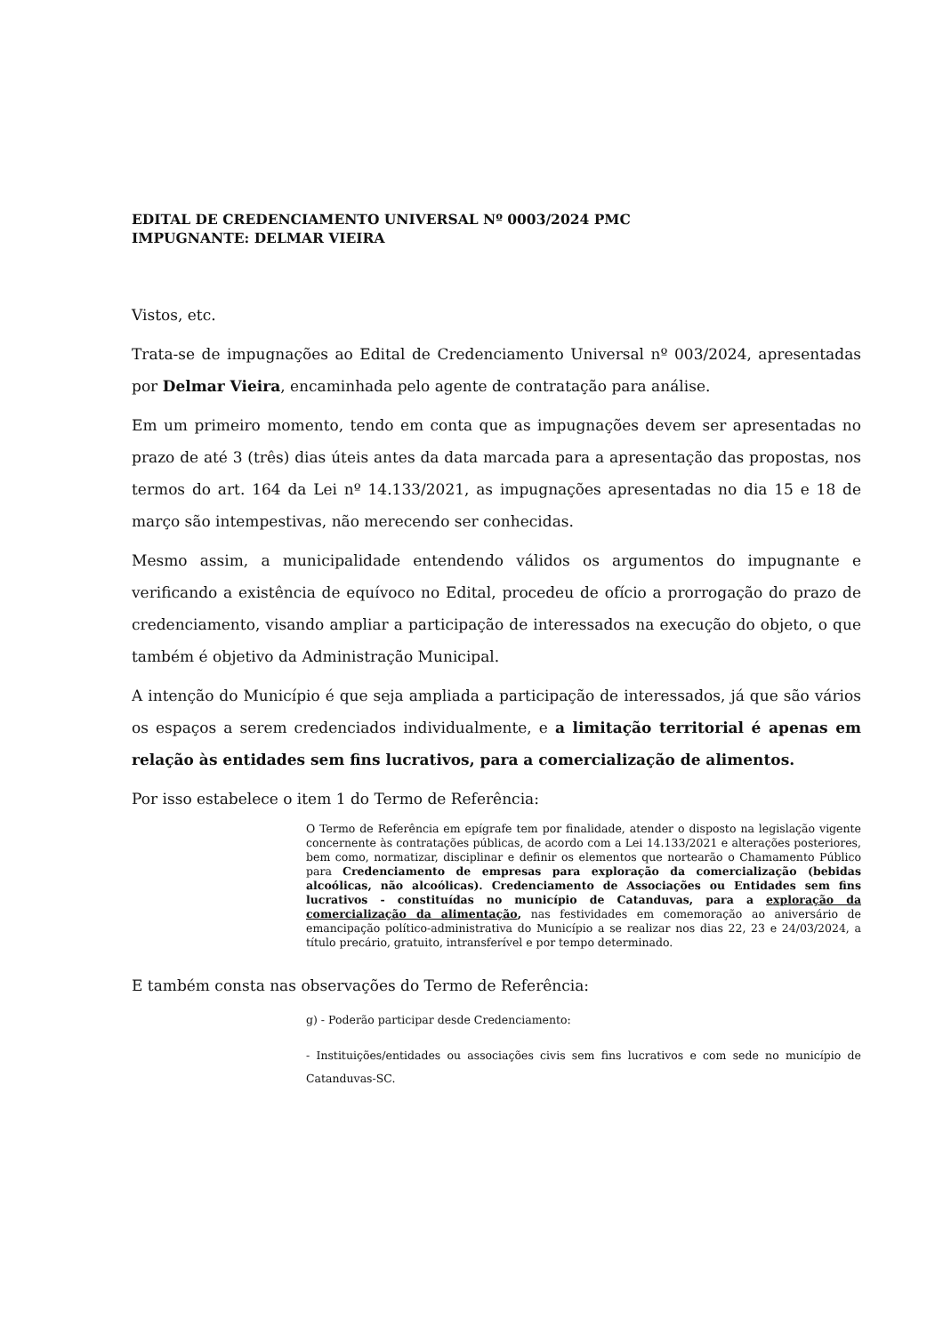EDITAL DE CREDENCIAMENTO UNIVERSAL Nº 0003/2024 PMC
IMPUGNANTE: DELMAR VIEIRA
Vistos, etc.
Trata-se de impugnações ao Edital de Credenciamento Universal nº 003/2024, apresentadas por Delmar Vieira, encaminhada pelo agente de contratação para análise.
Em um primeiro momento, tendo em conta que as impugnações devem ser apresentadas no prazo de até 3 (três) dias úteis antes da data marcada para a apresentação das propostas, nos termos do art. 164 da Lei nº 14.133/2021, as impugnações apresentadas no dia 15 e 18 de março são intempestivas, não merecendo ser conhecidas.
Mesmo assim, a municipalidade entendendo válidos os argumentos do impugnante e verificando a existência de equívoco no Edital, procedeu de ofício a prorrogação do prazo de credenciamento, visando ampliar a participação de interessados na execução do objeto, o que também é objetivo da Administração Municipal.
A intenção do Município é que seja ampliada a participação de interessados, já que são vários os espaços a serem credenciados individualmente, e a limitação territorial é apenas em relação às entidades sem fins lucrativos, para a comercialização de alimentos.
Por isso estabelece o item 1 do Termo de Referência:
O Termo de Referência em epígrafe tem por finalidade, atender o disposto na legislação vigente concernente às contratações públicas, de acordo com a Lei 14.133/2021 e alterações posteriores, bem como, normatizar, disciplinar e definir os elementos que nortearão o Chamamento Público para Credenciamento de empresas para exploração da comercialização (bebidas alcoólicas, não alcoólicas). Credenciamento de Associações ou Entidades sem fins lucrativos - constituídas no município de Catanduvas, para a exploração da comercialização da alimentação, nas festividades em comemoração ao aniversário de emancipação político-administrativa do Município a se realizar nos dias 22, 23 e 24/03/2024, a título precário, gratuito, intransferível e por tempo determinado.
E também consta nas observações do Termo de Referência:
g) - Poderão participar desde Credenciamento:
- Instituições/entidades ou associações civis sem fins lucrativos e com sede no município de Catanduvas-SC.